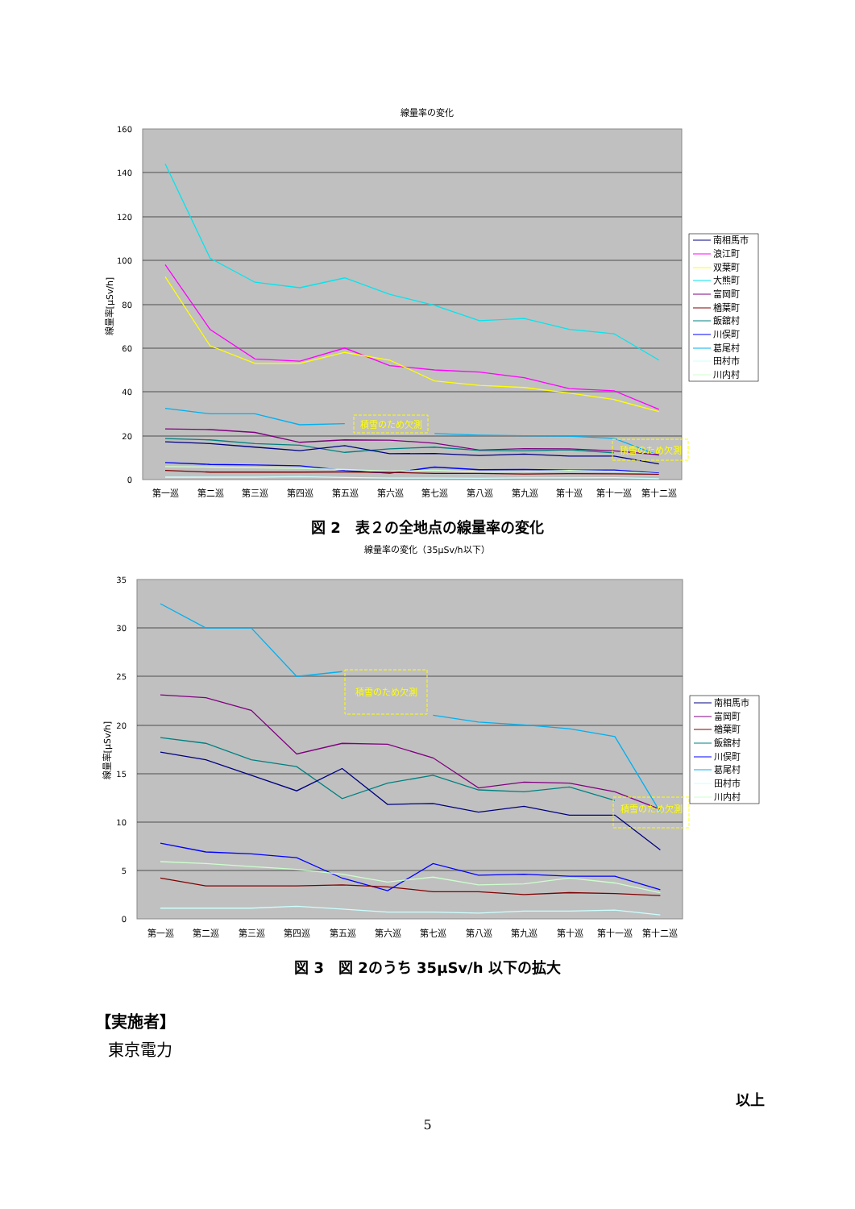線量率の変化
160
140
120
100
80
60
40
20
0
線量率[μSv/h]
積雪のため欠測
積雪のため欠測
第一巡
第二巡
第三巡
第四巡
第五巡
第六巡
第七巡
第八巡
第九巡
第十巡
第十一巡
第十二巡
南相馬市
浪江町
双葉町
大熊町
富岡町
楢葉町
飯舘村
川俣町
葛尾村
田村市
川内村
図 2　表２の全地点の線量率の変化
線量率の変化（35μSv/h以下）
35
30
25
20
15
10
5
0
線量率[μSv/h]
積雪のため欠測
積雪のため欠測
第一巡
第二巡
第三巡
第四巡
第五巡
第六巡
第七巡
第八巡
第九巡
第十巡
第十一巡
第十二巡
南相馬市
富岡町
楢葉町
飯舘村
川俣町
葛尾村
田村市
川内村
図 3　図 2のうち 35μSv/h 以下の拡大
【実施者】
東京電力
以上
5